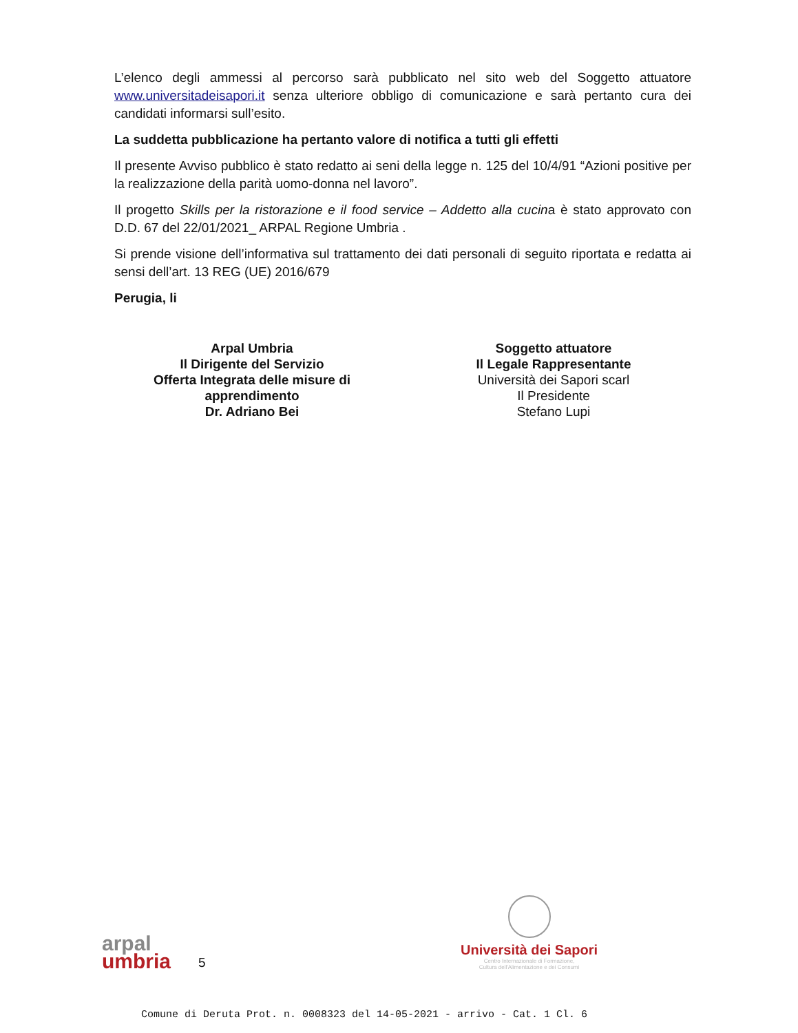L’elenco degli ammessi al percorso sarà pubblicato nel sito web del Soggetto attuatore www.universitadeisapori.it senza ulteriore obbligo di comunicazione e sarà pertanto cura dei candidati informarsi sull’esito.
La suddetta pubblicazione ha pertanto valore di notifica a tutti gli effetti
Il presente Avviso pubblico è stato redatto ai seni della legge n. 125 del 10/4/91 “Azioni positive per la realizzazione della parità uomo-donna nel lavoro”.
Il progetto Skills per la ristorazione e il food service – Addetto alla cucina è stato approvato con D.D. 67 del 22/01/2021_ ARPAL Regione Umbria .
Si prende visione dell’informativa sul trattamento dei dati personali di seguito riportata e redatta ai sensi dell’art. 13 REG (UE) 2016/679
Perugia, li
Arpal Umbria
Il Dirigente del Servizio
Offerta Integrata delle misure di apprendimento
Dr. Adriano Bei
Soggetto attuatore
Il Legale Rappresentante
Università dei Sapori scarl
Il Presidente
Stefano Lupi
arpal
umbria
5
Università dei Sapori
Centro Internazionale di Formazione,
Cultura dell'Alimentazione e dei Consumi
Comune di Deruta Prot. n. 0008323 del 14-05-2021 - arrivo - Cat. 1 Cl. 6